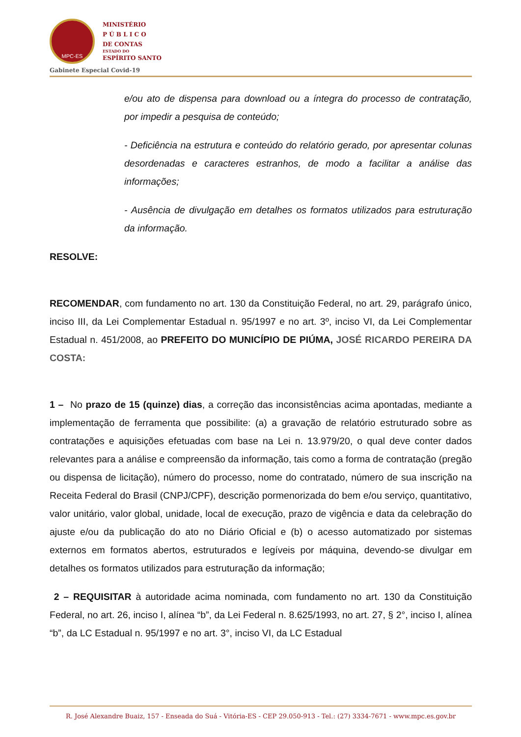MPC-ES
MINISTÉRIO
P Ú B L I C O
DE CONTAS
ESTADO DO
ESPÍRITO SANTO
Gabinete Especial Covid-19
e/ou ato de dispensa para download ou a íntegra do processo de contratação, por impedir a pesquisa de conteúdo;
- Deficiência na estrutura e conteúdo do relatório gerado, por apresentar colunas desordenadas e caracteres estranhos, de modo a facilitar a análise das informações;
- Ausência de divulgação em detalhes os formatos utilizados para estruturação da informação.
RESOLVE:
RECOMENDAR, com fundamento no art. 130 da Constituição Federal, no art. 29, parágrafo único, inciso III, da Lei Complementar Estadual n. 95/1997 e no art. 3º, inciso VI, da Lei Complementar Estadual n. 451/2008, ao PREFEITO DO MUNICÍPIO DE PIÚMA, JOSÉ RICARDO PEREIRA DA COSTA:
1 – No prazo de 15 (quinze) dias, a correção das inconsistências acima apontadas, mediante a implementação de ferramenta que possibilite: (a) a gravação de relatório estruturado sobre as contratações e aquisições efetuadas com base na Lei n. 13.979/20, o qual deve conter dados relevantes para a análise e compreensão da informação, tais como a forma de contratação (pregão ou dispensa de licitação), número do processo, nome do contratado, número de sua inscrição na Receita Federal do Brasil (CNPJ/CPF), descrição pormenorizada do bem e/ou serviço, quantitativo, valor unitário, valor global, unidade, local de execução, prazo de vigência e data da celebração do ajuste e/ou da publicação do ato no Diário Oficial e (b) o acesso automatizado por sistemas externos em formatos abertos, estruturados e legíveis por máquina, devendo-se divulgar em detalhes os formatos utilizados para estruturação da informação;
2 – REQUISITAR à autoridade acima nominada, com fundamento no art. 130 da Constituição Federal, no art. 26, inciso I, alínea “b”, da Lei Federal n. 8.625/1993, no art. 27, § 2°, inciso I, alínea “b”, da LC Estadual n. 95/1997 e no art. 3°, inciso VI, da LC Estadual
R. José Alexandre Buaiz, 157 - Enseada do Suá - Vitória-ES - CEP 29.050-913 - Tel.: (27) 3334-7671 - www.mpc.es.gov.br